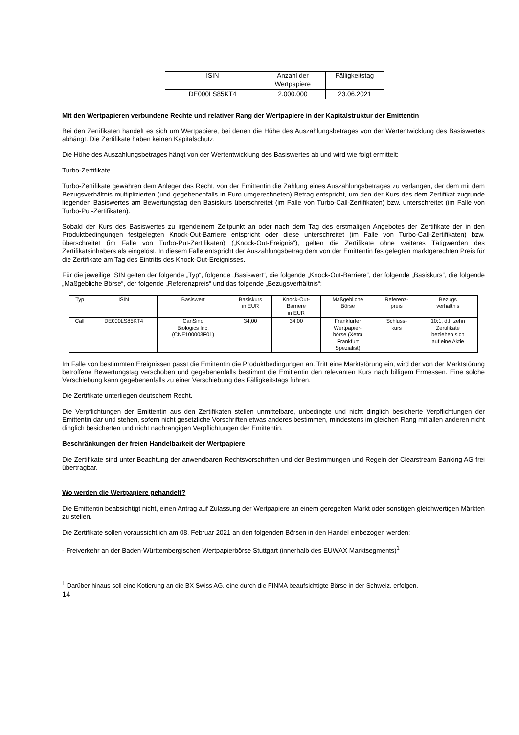| ISIN | Anzahl der Wertpapiere | Fälligkeitstag |
| --- | --- | --- |
| DE000LS85KT4 | 2.000.000 | 23.06.2021 |
Mit den Wertpapieren verbundene Rechte und relativer Rang der Wertpapiere in der Kapitalstruktur der Emittentin
Bei den Zertifikaten handelt es sich um Wertpapiere, bei denen die Höhe des Auszahlungsbetrages von der Wertentwicklung des Basiswertes abhängt. Die Zertifikate haben keinen Kapitalschutz.
Die Höhe des Auszahlungsbetrages hängt von der Wertentwicklung des Basiswertes ab und wird wie folgt ermittelt:
Turbo-Zertifikate
Turbo-Zertifikate gewähren dem Anleger das Recht, von der Emittentin die Zahlung eines Auszahlungsbetrages zu verlangen, der dem mit dem Bezugsverhältnis multiplizierten (und gegebenenfalls in Euro umgerechneten) Betrag entspricht, um den der Kurs des dem Zertifikat zugrunde liegenden Basiswertes am Bewertungstag den Basiskurs überschreitet (im Falle von Turbo-Call-Zertifikaten) bzw. unterschreitet (im Falle von Turbo-Put-Zertifikaten).
Sobald der Kurs des Basiswertes zu irgendeinem Zeitpunkt an oder nach dem Tag des erstmaligen Angebotes der Zertifikate der in den Produktbedingungen festgelegten Knock-Out-Barriere entspricht oder diese unterschreitet (im Falle von Turbo-Call-Zertifikaten) bzw. überschreitet (im Falle von Turbo-Put-Zertifikaten) („Knock-Out-Ereignis“), gelten die Zertifikate ohne weiteres Tätigwerden des Zertifikatsinhabers als eingelöst. In diesem Falle entspricht der Auszahlungsbetrag dem von der Emittentin festgelegten marktgerechten Preis für die Zertifikate am Tag des Eintritts des Knock-Out-Ereignisses.
Für die jeweilige ISIN gelten der folgende „Typ“, folgende „Basiswert“, die folgende „Knock-Out-Barriere“, der folgende „Basiskurs“, die folgende „Maßgebliche Börse“, der folgende „Referenzpreis“ und das folgende „Bezugsverhältnis“:
| Typ | ISIN | Basiswert | Basiskurs in EUR | Knock-Out- Barriere in EUR | Maßgebliche Börse | Referenz- preis | Bezugs verhältnis |
| --- | --- | --- | --- | --- | --- | --- | --- |
| Call | DE000LS85KT4 | CanSino Biologics Inc. (CNE100003F01) | 34,00 | 34,00 | Frankfurter Wertpapier- börse (Xetra Frankfurt Spezialist) | Schluss- kurs | 10:1, d.h zehn Zertifikate beziehen sich auf eine Aktie |
Im Falle von bestimmten Ereignissen passt die Emittentin die Produktbedingungen an. Tritt eine Marktstörung ein, wird der von der Marktstörung betroffene Bewertungstag verschoben und gegebenenfalls bestimmt die Emittentin den relevanten Kurs nach billigem Ermessen. Eine solche Verschiebung kann gegebenenfalls zu einer Verschiebung des Fälligkeitstags führen.
Die Zertifikate unterliegen deutschem Recht.
Die Verpflichtungen der Emittentin aus den Zertifikaten stellen unmittelbare, unbedingte und nicht dinglich besicherte Verpflichtungen der Emittentin dar und stehen, sofern nicht gesetzliche Vorschriften etwas anderes bestimmen, mindestens im gleichen Rang mit allen anderen nicht dinglich besicherten und nicht nachrangigen Verpflichtungen der Emittentin.
Beschränkungen der freien Handelbarkeit der Wertpapiere
Die Zertifikate sind unter Beachtung der anwendbaren Rechtsvorschriften und der Bestimmungen und Regeln der Clearstream Banking AG frei übertragbar.
Wo werden die Wertpapiere gehandelt?
Die Emittentin beabsichtigt nicht, einen Antrag auf Zulassung der Wertpapiere an einem geregelten Markt oder sonstigen gleichwertigen Märkten zu stellen.
Die Zertifikate sollen voraussichtlich am 08. Februar 2021 an den folgenden Börsen in den Handel einbezogen werden:
- Freiverkehr an der Baden-Württembergischen Wertpapierbörse Stuttgart (innerhalb des EUWAX Marktsegments)<sup>1</sup>
<sup>1</sup> Darüber hinaus soll eine Kotierung an die BX Swiss AG, eine durch die FINMA beaufsichtigte Börse in der Schweiz, erfolgen.
14